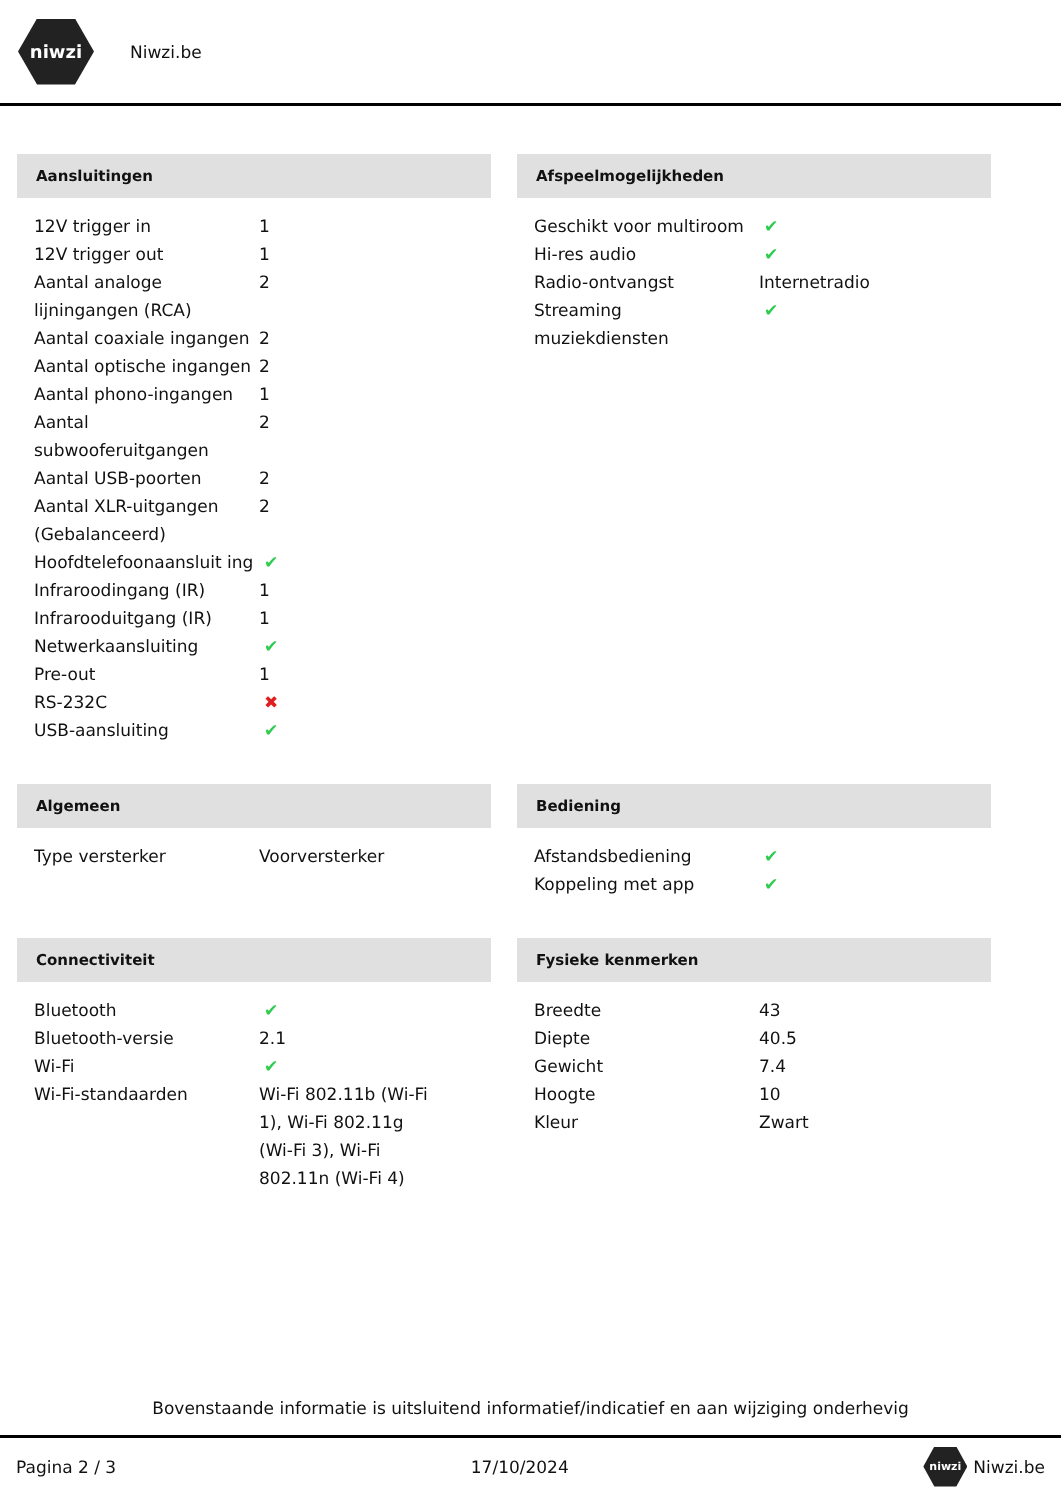niwzi
Niwzi.be
Aansluitingen
| 12V trigger in | 1 |
| 12V trigger out | 1 |
| Aantal analoge lijningangen (RCA) | 2 |
| Aantal coaxiale ingangen | 2 |
| Aantal optische ingangen | 2 |
| Aantal phono-ingangen | 1 |
| Aantal subwooferuitgangen | 2 |
| Aantal USB-poorten | 2 |
| Aantal XLR-uitgangen (Gebalanceerd) | 2 |
| Hoofdtelefoonaansluit ing | ✔ |
| Infraroodingang (IR) | 1 |
| Infrarooduitgang (IR) | 1 |
| Netwerkaansluiting | ✔ |
| Pre-out | 1 |
| RS-232C | ✖ |
| USB-aansluiting | ✔ |
Afspeelmogelijkheden
| Geschikt voor multiroom | ✔ |
| Hi-res audio | ✔ |
| Radio-ontvangst | Internetradio |
| Streaming muziekdiensten | ✔ |
Algemeen
| Type versterker | Voorversterker |
Bediening
| Afstandsbediening | ✔ |
| Koppeling met app | ✔ |
Connectiviteit
| Bluetooth | ✔ |
| Bluetooth-versie | 2.1 |
| Wi-Fi | ✔ |
| Wi-Fi-standaarden | Wi-Fi 802.11b (Wi-Fi 1), Wi-Fi 802.11g (Wi-Fi 3), Wi-Fi 802.11n (Wi-Fi 4) |
Fysieke kenmerken
| Breedte | 43 |
| Diepte | 40.5 |
| Gewicht | 7.4 |
| Hoogte | 10 |
| Kleur | Zwart |
Bovenstaande informatie is uitsluitend informatief/indicatief en aan wijziging onderhevig
Pagina 2 / 3 17/10/2024 niwzi Niwzi.be